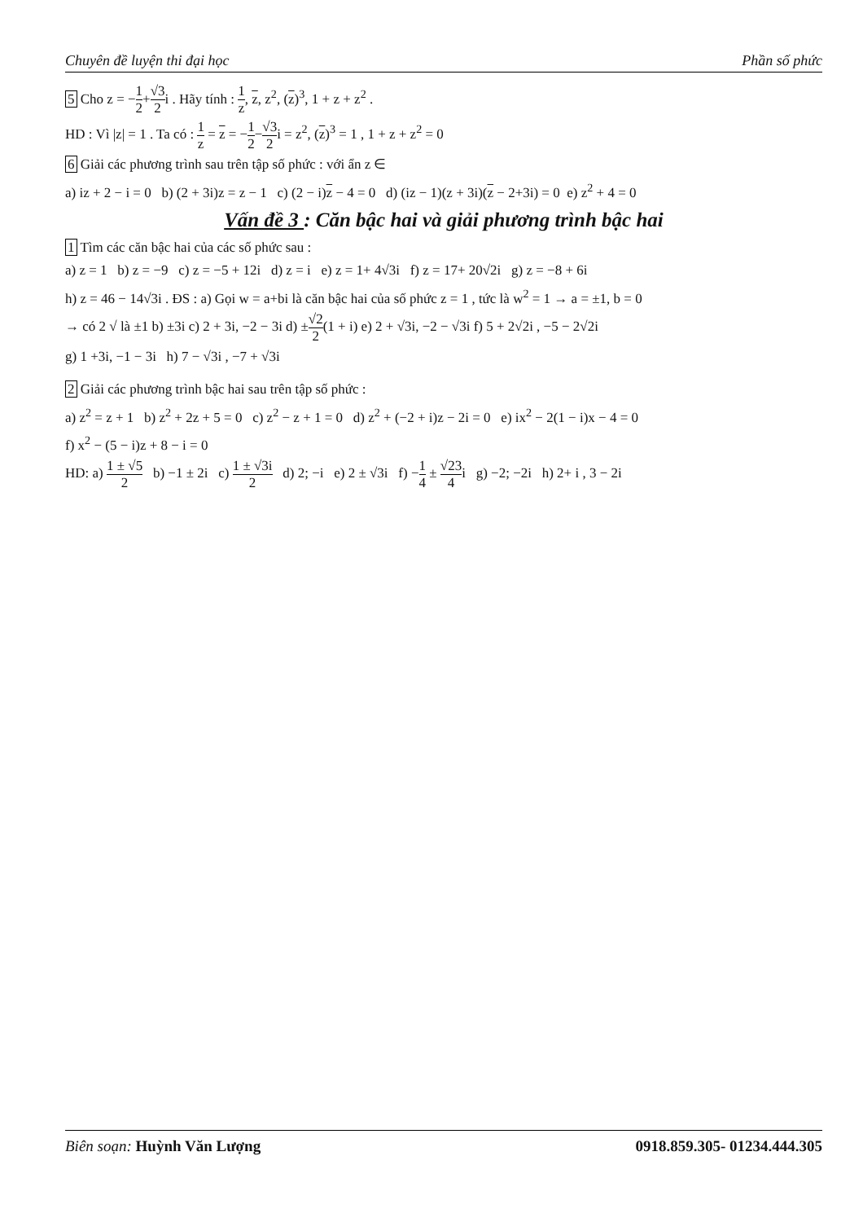Chuyên đề luyện thi đại học Phần số phức
5 Cho z = −1 2+√3 2i . Hãy tính : 1 z, z, z<sup>2</sup>, (z)<sup>3</sup>, 1 + z + z<sup>2</sup> .
HD : Vì |z| = 1 . Ta có : 1 z = z = −1 2−√3 2i = z<sup>2</sup>, (z)<sup>3</sup> = 1 , 1 + z + z<sup>2</sup> = 0
6 Giải các phương trình sau trên tập số phức : với ẩn z ∈
a) iz + 2 − i = 0 b) (2 + 3i)z = z − 1 c) (2 − i)z − 4 = 0 d) (iz − 1)(z + 3i)(z − 2+3i) = 0 e) z<sup>2</sup> + 4 = 0
Vấn đề 3 : Căn bậc hai và giải phương trình bậc hai
1 Tìm các căn bậc hai của các số phức sau :
a) z = 1 b) z = −9 c) z = −5 + 12i d) z = i e) z = 1+ 4√3i f) z = 17+ 20√2i g) z = −8 + 6i
h) z = 46 − 14√3i . ĐS : a) Gọi w = a+bi là căn bậc hai của số phức z = 1 , tức là w<sup>2</sup> = 1 → a = ±1, b = 0
→ có 2 √ là ±1 b) ±3i c) 2 + 3i, −2 − 3i d) ±√2 2(1 + i) e) 2 + √3i, −2 − √3i f) 5 + 2√2i , −5 − 2√2i
g) 1 +3i, −1 − 3i h) 7 − √3i , −7 + √3i
2 Giải các phương trình bậc hai sau trên tập số phức :
a) z<sup>2</sup> = z + 1 b) z<sup>2</sup> + 2z + 5 = 0 c) z<sup>2</sup> − z + 1 = 0 d) z<sup>2</sup> + (−2 + i)z − 2i = 0 e) ix<sup>2</sup> − 2(1 − i)x − 4 = 0
f) x<sup>2</sup> − (5 − i)z + 8 − i = 0
HD: a) 1 ± √5 2 b) −1 ± 2i c) 1 ± √3i 2 d) 2; −i e) 2 ± √3i f) −1 4 ± √23 4i g) −2; −2i h) 2+ i , 3 − 2i
Biên soạn: Huỳnh Văn Lượng 0918.859.305- 01234.444.305